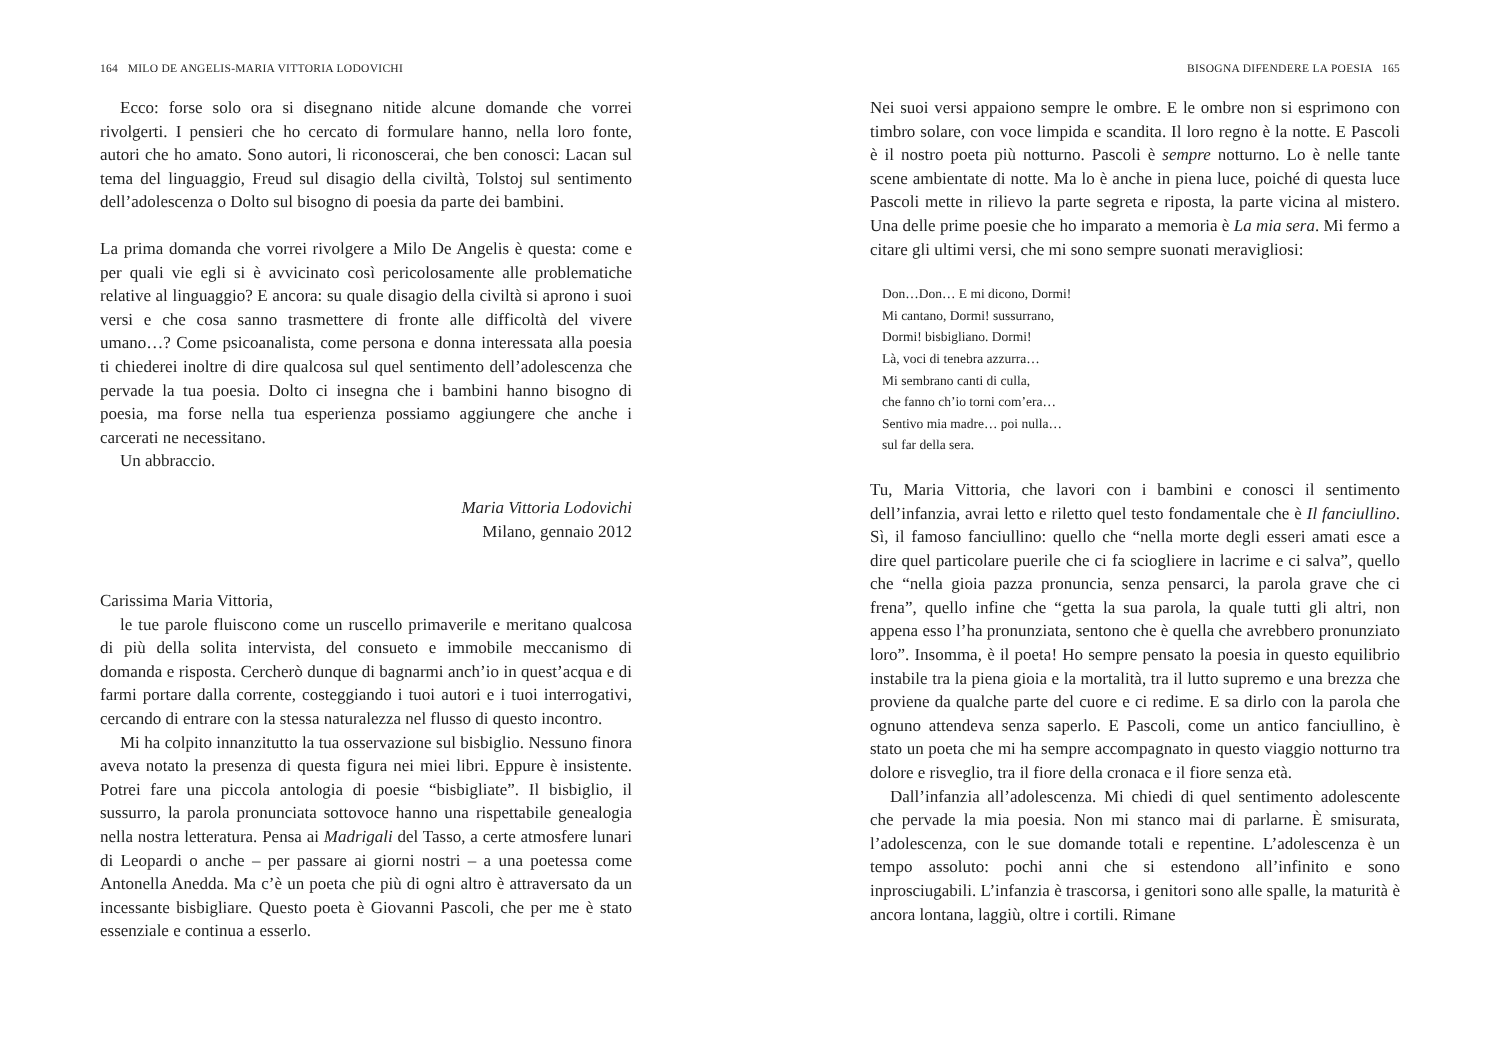164 MILO DE ANGELIS-MARIA VITTORIA LODOVICHI
Ecco: forse solo ora si disegnano nitide alcune domande che vorrei rivolgerti. I pensieri che ho cercato di formulare hanno, nella loro fonte, autori che ho amato. Sono autori, li riconoscerai, che ben conosci: Lacan sul tema del linguaggio, Freud sul disagio della civiltà, Tolstoj sul sentimento dell’adolescenza o Dolto sul bisogno di poesia da parte dei bambini.
La prima domanda che vorrei rivolgere a Milo De Angelis è questa: come e per quali vie egli si è avvicinato così pericolosamente alle problematiche relative al linguaggio? E ancora: su quale disagio della civiltà si aprono i suoi versi e che cosa sanno trasmettere di fronte alle difficoltà del vivere umano…? Come psicoanalista, come persona e donna interessata alla poesia ti chiederei inoltre di dire qualcosa sul quel sentimento dell’adolescenza che pervade la tua poesia. Dolto ci insegna che i bambini hanno bisogno di poesia, ma forse nella tua esperienza possiamo aggiungere che anche i carcerati ne necessitano.
Un abbraccio.
Maria Vittoria Lodovichi
Milano, gennaio 2012
Carissima Maria Vittoria,
le tue parole fluiscono come un ruscello primaverile e meritano qualcosa di più della solita intervista, del consueto e immobile meccanismo di domanda e risposta. Cercherò dunque di bagnarmi anch’io in quest’acqua e di farmi portare dalla corrente, costeggiando i tuoi autori e i tuoi interrogativi, cercando di entrare con la stessa naturalezza nel flusso di questo incontro.
Mi ha colpito innanzitutto la tua osservazione sul bisbiglio. Nessuno finora aveva notato la presenza di questa figura nei miei libri. Eppure è insistente. Potrei fare una piccola antologia di poesie “bisbigliate”. Il bisbiglio, il sussurro, la parola pronunciata sottovoce hanno una rispettabile genealogia nella nostra letteratura. Pensa ai Madrigali del Tasso, a certe atmosfere lunari di Leopardi o anche – per passare ai giorni nostri – a una poetessa come Antonella Anedda. Ma c’è un poeta che più di ogni altro è attraversato da un incessante bisbigliare. Questo poeta è Giovanni Pascoli, che per me è stato essenziale e continua a esserlo.
BISOGNA DIFENDERE LA POESIA 165
Nei suoi versi appaiono sempre le ombre. E le ombre non si esprimono con timbro solare, con voce limpida e scandita. Il loro regno è la notte. E Pascoli è il nostro poeta più notturno. Pascoli è sempre notturno. Lo è nelle tante scene ambientate di notte. Ma lo è anche in piena luce, poiché di questa luce Pascoli mette in rilievo la parte segreta e riposta, la parte vicina al mistero. Una delle prime poesie che ho imparato a memoria è La mia sera. Mi fermo a citare gli ultimi versi, che mi sono sempre suonati meravigliosi:
Don…Don… E mi dicono, Dormi!
Mi cantano, Dormi! sussurrano,
Dormi! bisbigliano. Dormi!
Là, voci di tenebra azzurra…
Mi sembrano canti di culla,
che fanno ch’io torni com’era…
Sentivo mia madre… poi nulla…
sul far della sera.
Tu, Maria Vittoria, che lavori con i bambini e conosci il sentimento dell’infanzia, avrai letto e riletto quel testo fondamentale che è Il fanciullino. Sì, il famoso fanciullino: quello che “nella morte degli esseri amati esce a dire quel particolare puerile che ci fa sciogliere in lacrime e ci salva”, quello che “nella gioia pazza pronuncia, senza pensarci, la parola grave che ci frena”, quello infine che “getta la sua parola, la quale tutti gli altri, non appena esso l’ha pronunziata, sentono che è quella che avrebbero pronunziato loro”. Insomma, è il poeta! Ho sempre pensato la poesia in questo equilibrio instabile tra la piena gioia e la mortalità, tra il lutto supremo e una brezza che proviene da qualche parte del cuore e ci redime. E sa dirlo con la parola che ognuno attendeva senza saperlo. E Pascoli, come un antico fanciullino, è stato un poeta che mi ha sempre accompagnato in questo viaggio notturno tra dolore e risveglio, tra il fiore della cronaca e il fiore senza età.
Dall’infanzia all’adolescenza. Mi chiedi di quel sentimento adolescente che pervade la mia poesia. Non mi stanco mai di parlarne. È smisurata, l’adolescenza, con le sue domande totali e repentine. L’adolescenza è un tempo assoluto: pochi anni che si estendono all’infinito e sono inprosciugabili. L’infanzia è trascorsa, i genitori sono alle spalle, la maturità è ancora lontana, laggiù, oltre i cortili. Rimane